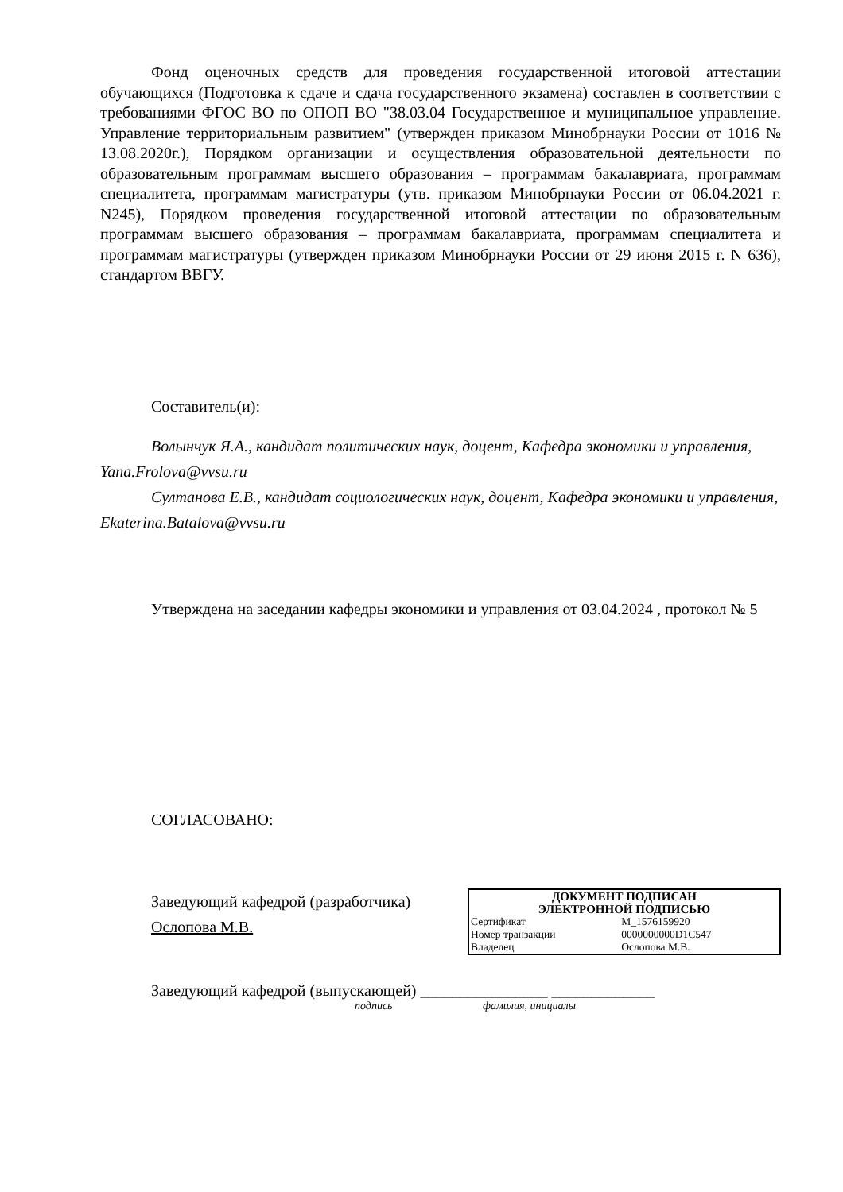Фонд оценочных средств для проведения государственной итоговой аттестации обучающихся (Подготовка к сдаче и сдача государственного экзамена) составлен в соответствии с требованиями ФГОС ВО по ОПОП ВО "38.03.04 Государственное и муниципальное управление. Управление территориальным развитием" (утвержден приказом Минобрнауки России от 1016 № 13.08.2020г.), Порядком организации и осуществления образовательной деятельности по образовательным программам высшего образования – программам бакалавриата, программам специалитета, программам магистратуры (утв. приказом Минобрнауки России от 06.04.2021 г. N245), Порядком проведения государственной итоговой аттестации по образовательным программам высшего образования – программам бакалавриата, программам специалитета и программам магистратуры (утвержден приказом Минобрнауки России от 29 июня 2015 г. N 636), стандартом ВВГУ.
Составитель(и):
Волынчук Я.А., кандидат политических наук, доцент, Кафедра экономики и управления, Yana.Frolova@vvsu.ru
Султанова Е.В., кандидат социологических наук, доцент, Кафедра экономики и управления, Ekaterina.Batalova@vvsu.ru
Утверждена на заседании кафедры экономики и управления от 03.04.2024 , протокол № 5
СОГЛАСОВАНО:
Заведующий кафедрой (разработчика)
Ослопова М.В.
| ДОКУМЕНТ ПОДПИСАН ЭЛЕКТРОННОЙ ПОДПИСЬЮ | |
| Сертификат | M_1576159920 |
| Номер транзакции | 0000000000D1C547 |
| Владелец | Ослопова М.В. |
Заведующий кафедрой (выпускающей) ________________ _____________
подпись фамилия, инициалы